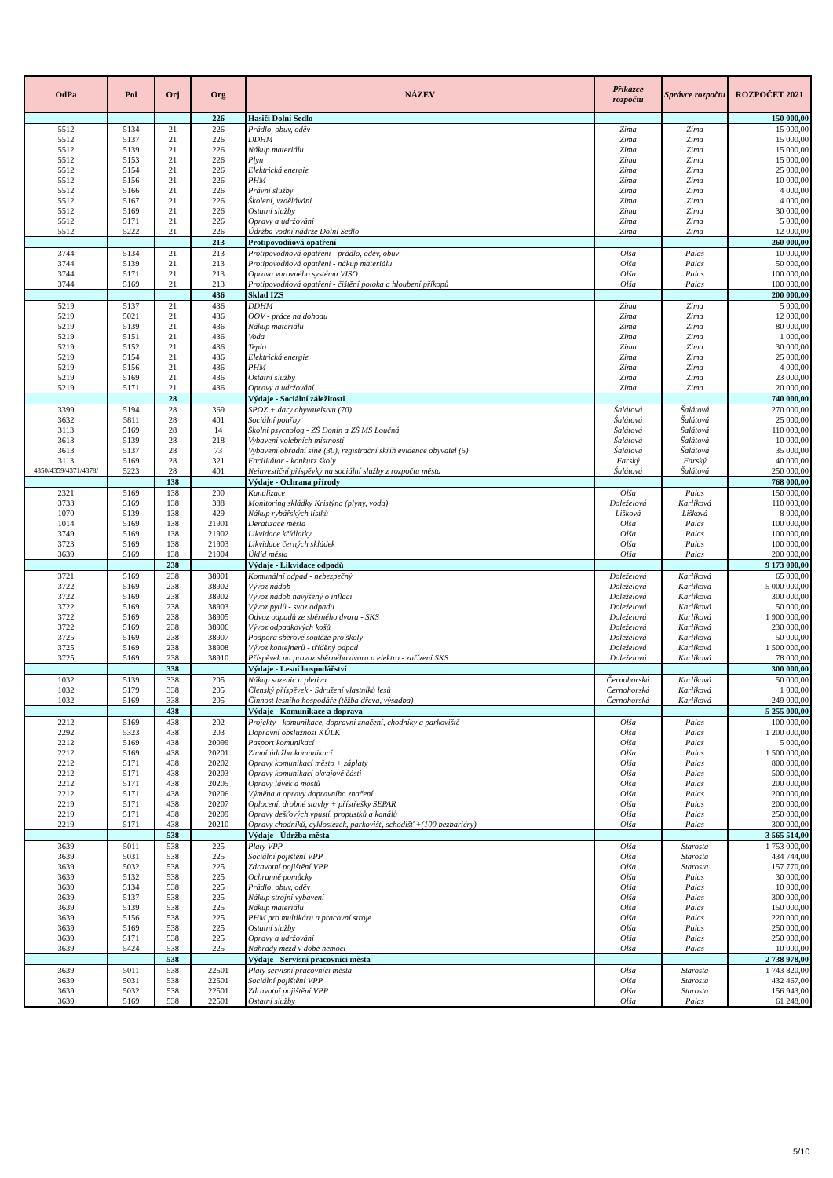| OdPa | Pol | Orj | Org | NÁZEV | Příkazce rozpočtu | Správce rozpočtu | ROZPOČET 2021 |
| --- | --- | --- | --- | --- | --- | --- | --- |
| | | | 226 | Hasiči Dolní Sedlo | | | 150 000,00 |
| 5512 | 5134 | 21 | 226 | Prádlo, obuv, oděv | Zima | Zima | 15 000,00 |
| 5512 | 5137 | 21 | 226 | DDHM | Zima | Zima | 15 000,00 |
| 5512 | 5139 | 21 | 226 | Nákup materiálu | Zima | Zima | 15 000,00 |
| 5512 | 5153 | 21 | 226 | Plyn | Zima | Zima | 15 000,00 |
| 5512 | 5154 | 21 | 226 | Elektrická energie | Zima | Zima | 25 000,00 |
| 5512 | 5156 | 21 | 226 | PHM | Zima | Zima | 10 000,00 |
| 5512 | 5166 | 21 | 226 | Právní služby | Zima | Zima | 4 000,00 |
| 5512 | 5167 | 21 | 226 | Školení, vzdělávání | Zima | Zima | 4 000,00 |
| 5512 | 5169 | 21 | 226 | Ostatní služby | Zima | Zima | 30 000,00 |
| 5512 | 5171 | 21 | 226 | Opravy a udržování | Zima | Zima | 5 000,00 |
| 5512 | 5222 | 21 | 226 | Údržba vodní nádrže Dolní Sedlo | Zima | Zima | 12 000,00 |
| | | | 213 | Protipovodňová opatření | | | 260 000,00 |
| 3744 | 5134 | 21 | 213 | Protipovodňová opatření - prádlo, oděv, obuv | Olša | Palas | 10 000,00 |
| 3744 | 5139 | 21 | 213 | Protipovodňová opatření - nákup materiálu | Olša | Palas | 50 000,00 |
| 3744 | 5171 | 21 | 213 | Oprava varovného systému VISO | Olša | Palas | 100 000,00 |
| 3744 | 5169 | 21 | 213 | Protipovodňová opatření - čištění potoka a hloubení příkopů | Olša | Palas | 100 000,00 |
| | | | 436 | Sklad IZS | | | 200 000,00 |
| 5219 | 5137 | 21 | 436 | DDHM | Zima | Zima | 5 000,00 |
| 5219 | 5021 | 21 | 436 | OOV - práce na dohodu | Zima | Zima | 12 000,00 |
| 5219 | 5139 | 21 | 436 | Nákup materiálu | Zima | Zima | 80 000,00 |
| 5219 | 5151 | 21 | 436 | Voda | Zima | Zima | 1 000,00 |
| 5219 | 5152 | 21 | 436 | Teplo | Zima | Zima | 30 000,00 |
| 5219 | 5154 | 21 | 436 | Elektrická energie | Zima | Zima | 25 000,00 |
| 5219 | 5156 | 21 | 436 | PHM | Zima | Zima | 4 000,00 |
| 5219 | 5169 | 21 | 436 | Ostatní služby | Zima | Zima | 23 000,00 |
| 5219 | 5171 | 21 | 436 | Opravy a udržování | Zima | Zima | 20 000,00 |
| | | 28 | | Výdaje - Sociální záležitosti | | | 740 000,00 |
| 3399 | 5194 | 28 | 369 | SPOZ + dary obyvatelstvu (70) | Šalátová | Šalátová | 270 000,00 |
| 3632 | 5811 | 28 | 401 | Sociální pohřby | Šalátová | Šalátová | 25 000,00 |
| 3113 | 5169 | 28 | 14 | Školní psycholog - ZŠ Donín a ZŠ MŠ Loučná | Šalátová | Šalátová | 110 000,00 |
| 3613 | 5139 | 28 | 218 | Vybavení volebních místností | Šalátová | Šalátová | 10 000,00 |
| 3613 | 5137 | 28 | 73 | Vybavení obřadní síně (30), registrační skříň evidence obyvatel (5) | Šalátová | Šalátová | 35 000,00 |
| 3113 | 5169 | 28 | 321 | Facilitátor - konkurz školy | Farský | Farský | 40 000,00 |
| 4350/4359/4371/4378/ | 5223 | 28 | 401 | Neinvestiční příspěvky na sociální služby z rozpočtu města | Šalátová | Šalátová | 250 000,00 |
| | | 138 | | Výdaje - Ochrana přírody | | | 768 000,00 |
| 2321 | 5169 | 138 | 200 | Kanalizace | Olša | Palas | 150 000,00 |
| 3733 | 5169 | 138 | 388 | Monitoring skládky Kristýna (plyny, voda) | Doleželová | Karlíková | 110 000,00 |
| 1070 | 5139 | 138 | 429 | Nákup rybářských lístků | Lišková | Lišková | 8 000,00 |
| 1014 | 5169 | 138 | 21901 | Deratizace města | Olša | Palas | 100 000,00 |
| 3749 | 5169 | 138 | 21902 | Likvidace křídlatky | Olša | Palas | 100 000,00 |
| 3723 | 5169 | 138 | 21903 | Likvidace černých skládek | Olša | Palas | 100 000,00 |
| 3639 | 5169 | 138 | 21904 | Úklid města | Olša | Palas | 200 000,00 |
| | | 238 | | Výdaje - Likvidace odpadů | | | 9 173 000,00 |
| 3721 | 5169 | 238 | 38901 | Komunální odpad - nebezpečný | Doleželová | Karlíková | 65 000,00 |
| 3722 | 5169 | 238 | 38902 | Vývoz nádob | Doleželová | Karlíková | 5 000 000,00 |
| 3722 | 5169 | 238 | 38902 | Vývoz nádob navýšený o inflaci | Doleželová | Karlíková | 300 000,00 |
| 3722 | 5169 | 238 | 38903 | Vývoz pytlů - svoz odpadu | Doleželová | Karlíková | 50 000,00 |
| 3722 | 5169 | 238 | 38905 | Odvoz odpadů ze sběrného dvora - SKS | Doleželová | Karlíková | 1 900 000,00 |
| 3722 | 5169 | 238 | 38906 | Vývoz odpadkových košů | Doleželová | Karlíková | 230 000,00 |
| 3725 | 5169 | 238 | 38907 | Podpora sběrové soutěže pro školy | Doleželová | Karlíková | 50 000,00 |
| 3725 | 5169 | 238 | 38908 | Vývoz kontejnerů - tříděný odpad | Doleželová | Karlíková | 1 500 000,00 |
| 3725 | 5169 | 238 | 38910 | Příspěvek na provoz sběrného dvora a elektro - zařízení SKS | Doleželová | Karlíková | 78 000,00 |
| | | 338 | | Výdaje - Lesní hospodářství | | | 300 000,00 |
| 1032 | 5139 | 338 | 205 | Nákup sazenic a pletiva | Černohorská | Karlíková | 50 000,00 |
| 1032 | 5179 | 338 | 205 | Členský příspěvek - Sdružení vlastníků lesů | Černohorská | Karlíková | 1 000,00 |
| 1032 | 5169 | 338 | 205 | Činnost lesního hospodáře (těžba dřeva, výsadba) | Černohorská | Karlíková | 249 000,00 |
| | | 438 | | Výdaje - Komunikace a doprava | | | 5 255 000,00 |
| 2212 | 5169 | 438 | 202 | Projekty - komunikace, dopravní značení, chodníky a parkoviště | Olša | Palas | 100 000,00 |
| 2292 | 5323 | 438 | 203 | Dopravní obslužnost KÚLK | Olša | Palas | 1 200 000,00 |
| 2212 | 5169 | 438 | 20099 | Pasport komunikací | Olša | Palas | 5 000,00 |
| 2212 | 5169 | 438 | 20201 | Zimní údržba komunikací | Olša | Palas | 1 500 000,00 |
| 2212 | 5171 | 438 | 20202 | Opravy komunikací město + záplaty | Olša | Palas | 800 000,00 |
| 2212 | 5171 | 438 | 20203 | Opravy komunikací okrajové části | Olša | Palas | 500 000,00 |
| 2212 | 5171 | 438 | 20205 | Opravy lávek a mostů | Olša | Palas | 200 000,00 |
| 2212 | 5171 | 438 | 20206 | Výměna a opravy dopravního značení | Olša | Palas | 200 000,00 |
| 2219 | 5171 | 438 | 20207 | Oplocení, drobné stavby + přístřešky SEPAR | Olša | Palas | 200 000,00 |
| 2219 | 5171 | 438 | 20209 | Opravy dešťových vpustí, propustků a kanálů | Olša | Palas | 250 000,00 |
| 2219 | 5171 | 438 | 20210 | Opravy chodníků, cyklostezek, parkovišť, schodišť +(100 bezbariéry) | Olša | Palas | 300 000,00 |
| | | 538 | | Výdaje - Údržba města | | | 3 565 514,00 |
| 3639 | 5011 | 538 | 225 | Platy VPP | Olša | Starosta | 1 753 000,00 |
| 3639 | 5031 | 538 | 225 | Sociální pojištění VPP | Olša | Starosta | 434 744,00 |
| 3639 | 5032 | 538 | 225 | Zdravotní pojištění VPP | Olša | Starosta | 157 770,00 |
| 3639 | 5132 | 538 | 225 | Ochranné pomůcky | Olša | Palas | 30 000,00 |
| 3639 | 5134 | 538 | 225 | Prádlo, obuv, oděv | Olša | Palas | 10 000,00 |
| 3639 | 5137 | 538 | 225 | Nákup strojní vybavení | Olša | Palas | 300 000,00 |
| 3639 | 5139 | 538 | 225 | Nákup materiálu | Olša | Palas | 150 000,00 |
| 3639 | 5156 | 538 | 225 | PHM pro multikáru a pracovní stroje | Olša | Palas | 220 000,00 |
| 3639 | 5169 | 538 | 225 | Ostatní služby | Olša | Palas | 250 000,00 |
| 3639 | 5171 | 538 | 225 | Opravy a udržování | Olša | Palas | 250 000,00 |
| 3639 | 5424 | 538 | 225 | Náhrady mezd v době nemoci | Olša | Palas | 10 000,00 |
| | | 538 | | Výdaje - Servisní pracovníci města | | | 2 738 978,00 |
| 3639 | 5011 | 538 | 22501 | Platy servisní pracovníci města | Olša | Starosta | 1 743 820,00 |
| 3639 | 5031 | 538 | 22501 | Sociální pojištění VPP | Olša | Starosta | 432 467,00 |
| 3639 | 5032 | 538 | 22501 | Zdravotní pojištění VPP | Olša | Starosta | 156 943,00 |
| 3639 | 5169 | 538 | 22501 | Ostatní služby | Olša | Palas | 61 248,00 |
5/10